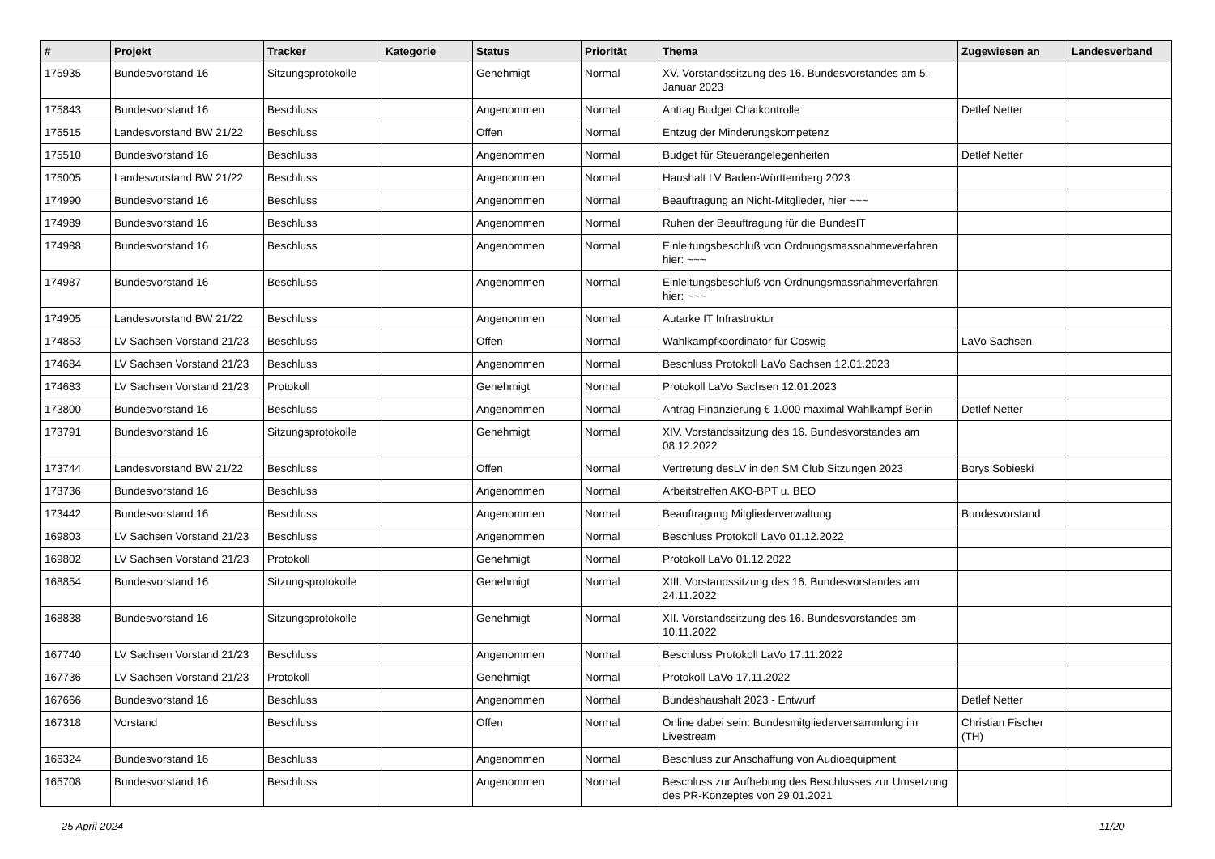| # | Projekt | Tracker | Kategorie | Status | Priorität | Thema | Zugewiesen an | Landesverband |
| --- | --- | --- | --- | --- | --- | --- | --- | --- |
| 175935 | Bundesvorstand 16 | Sitzungsprotokolle | | Genehmigt | Normal | XV. Vorstandssitzung des 16. Bundesvorstandes am 5. Januar 2023 | | |
| 175843 | Bundesvorstand 16 | Beschluss | | Angenommen | Normal | Antrag Budget Chatkontrolle | Detlef Netter | |
| 175515 | Landesvorstand BW 21/22 | Beschluss | | Offen | Normal | Entzug der Minderungskompetenz | | |
| 175510 | Bundesvorstand 16 | Beschluss | | Angenommen | Normal | Budget für Steuerangelegenheiten | Detlef Netter | |
| 175005 | Landesvorstand BW 21/22 | Beschluss | | Angenommen | Normal | Haushalt LV Baden-Württemberg 2023 | | |
| 174990 | Bundesvorstand 16 | Beschluss | | Angenommen | Normal | Beauftragung an Nicht-Mitglieder, hier ~~~ | | |
| 174989 | Bundesvorstand 16 | Beschluss | | Angenommen | Normal | Ruhen der Beauftragung für die BundesIT | | |
| 174988 | Bundesvorstand 16 | Beschluss | | Angenommen | Normal | Einleitungsbeschluß von Ordnungsmassnahmeverfahren hier: ~~~ | | |
| 174987 | Bundesvorstand 16 | Beschluss | | Angenommen | Normal | Einleitungsbeschluß von Ordnungsmassnahmeverfahren hier: ~~~ | | |
| 174905 | Landesvorstand BW 21/22 | Beschluss | | Angenommen | Normal | Autarke IT Infrastruktur | | |
| 174853 | LV Sachsen Vorstand 21/23 | Beschluss | | Offen | Normal | Wahlkampfkoordinator für Coswig | LaVo Sachsen | |
| 174684 | LV Sachsen Vorstand 21/23 | Beschluss | | Angenommen | Normal | Beschluss Protokoll LaVo Sachsen 12.01.2023 | | |
| 174683 | LV Sachsen Vorstand 21/23 | Protokoll | | Genehmigt | Normal | Protokoll LaVo Sachsen 12.01.2023 | | |
| 173800 | Bundesvorstand 16 | Beschluss | | Angenommen | Normal | Antrag Finanzierung € 1.000 maximal Wahlkampf Berlin | Detlef Netter | |
| 173791 | Bundesvorstand 16 | Sitzungsprotokolle | | Genehmigt | Normal | XIV. Vorstandssitzung des 16. Bundesvorstandes am 08.12.2022 | | |
| 173744 | Landesvorstand BW 21/22 | Beschluss | | Offen | Normal | Vertretung desLV in den SM Club Sitzungen 2023 | Borys Sobieski | |
| 173736 | Bundesvorstand 16 | Beschluss | | Angenommen | Normal | Arbeitstreffen AKO-BPT u. BEO | | |
| 173442 | Bundesvorstand 16 | Beschluss | | Angenommen | Normal | Beauftragung Mitgliederverwaltung | Bundesvorstand | |
| 169803 | LV Sachsen Vorstand 21/23 | Beschluss | | Angenommen | Normal | Beschluss Protokoll LaVo 01.12.2022 | | |
| 169802 | LV Sachsen Vorstand 21/23 | Protokoll | | Genehmigt | Normal | Protokoll LaVo 01.12.2022 | | |
| 168854 | Bundesvorstand 16 | Sitzungsprotokolle | | Genehmigt | Normal | XIII. Vorstandssitzung des 16. Bundesvorstandes am 24.11.2022 | | |
| 168838 | Bundesvorstand 16 | Sitzungsprotokolle | | Genehmigt | Normal | XII. Vorstandssitzung des 16. Bundesvorstandes am 10.11.2022 | | |
| 167740 | LV Sachsen Vorstand 21/23 | Beschluss | | Angenommen | Normal | Beschluss Protokoll LaVo 17.11.2022 | | |
| 167736 | LV Sachsen Vorstand 21/23 | Protokoll | | Genehmigt | Normal | Protokoll LaVo 17.11.2022 | | |
| 167666 | Bundesvorstand 16 | Beschluss | | Angenommen | Normal | Bundeshaushalt 2023 - Entwurf | Detlef Netter | |
| 167318 | Vorstand | Beschluss | | Offen | Normal | Online dabei sein: Bundesmitgliederversammlung im Livestream | Christian Fischer (TH) | |
| 166324 | Bundesvorstand 16 | Beschluss | | Angenommen | Normal | Beschluss zur Anschaffung von Audioequipment | | |
| 165708 | Bundesvorstand 16 | Beschluss | | Angenommen | Normal | Beschluss zur Aufhebung des Beschlusses zur Umsetzung des PR-Konzeptes von 29.01.2021 | | |
25 April 2024 11/20